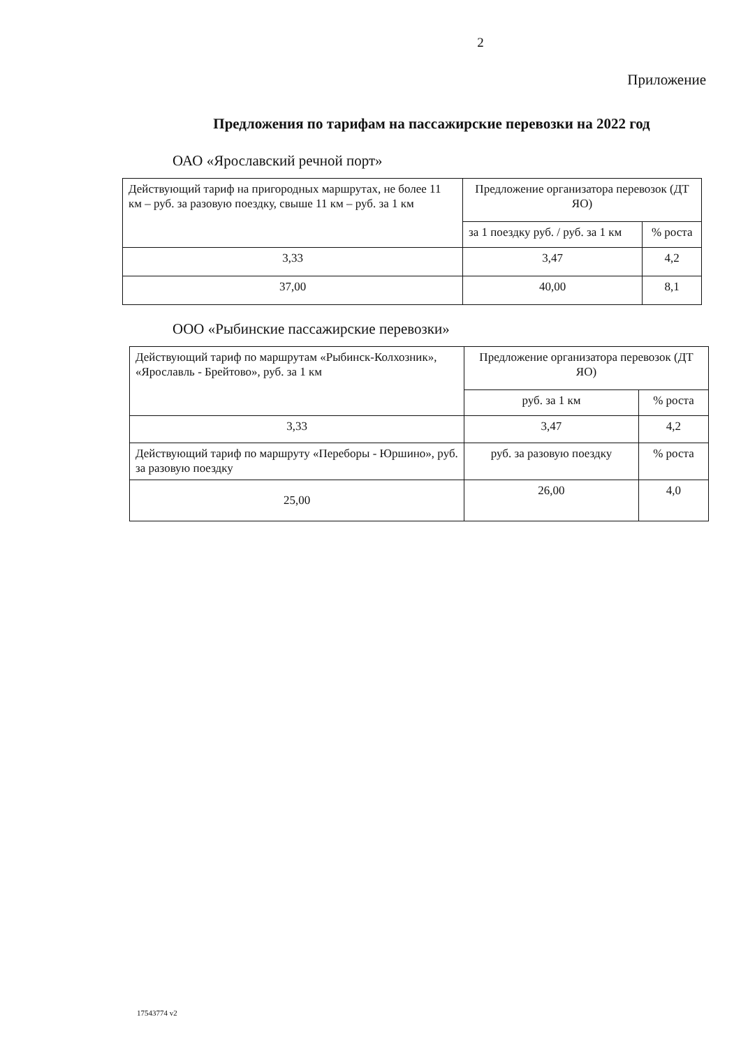2
Приложение
Предложения по тарифам на пассажирские перевозки на 2022 год
ОАО «Ярославский речной порт»
| Действующий тариф на пригородных маршрутах, не более 11 км – руб. за разовую поездку, свыше 11 км – руб. за 1 км | Предложение организатора перевозок (ДТ ЯО) | |
| | за 1 поездку руб. / руб. за 1 км | % роста |
| 3,33 | 3,47 | 4,2 |
| 37,00 | 40,00 | 8,1 |
ООО «Рыбинские пассажирские перевозки»
| Действующий тариф по маршрутам «Рыбинск-Колхозник», «Ярославль - Брейтово», руб. за 1 км | Предложение организатора перевозок (ДТ ЯО) | |
| | руб. за 1 км | % роста |
| 3,33 | 3,47 | 4,2 |
| Действующий тариф по маршруту «Переборы - Юршино», руб. за разовую поездку | руб. за разовую поездку | % роста |
| 25,00 | 26,00 | 4,0 |
17543774 v2